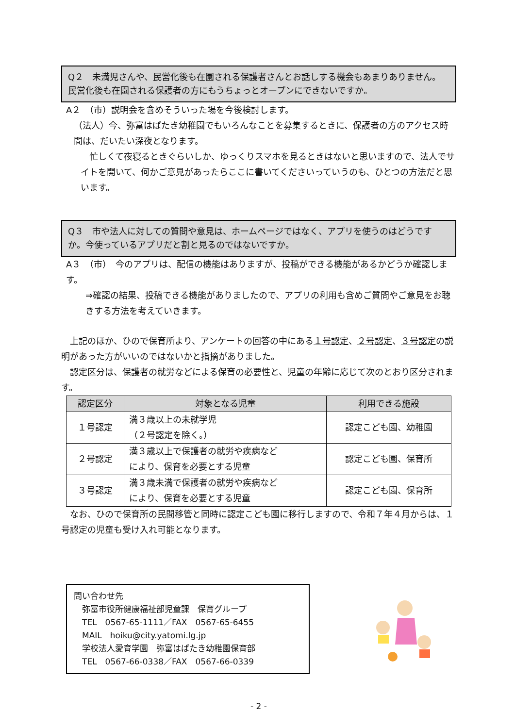Q２　未満児さんや、民営化後も在園される保護者さんとお話しする機会もあまりありません。民営化後も在園される保護者の方にもうちょっとオープンにできないですか。
A２　（市）説明会を含めそういった場を今後検討します。
（法人）今、弥富はばたき幼稚園でもいろんなことを募集するときに、保護者の方のアクセス時間は、だいたい深夜となります。
　忙しくて夜寝るときぐらいしか、ゆっくりスマホを見るときはないと思いますので、法人でサイトを開いて、何かご意見があったらここに書いてくださいっていうのも、ひとつの方法だと思います。
Q３　市や法人に対しての質問や意見は、ホームページではなく、アプリを使うのはどうですか。今使っているアプリだと割と見るのではないですか。
A３　（市）　今のアプリは、配信の機能はありますが、投稿ができる機能があるかどうか確認します。
⇒確認の結果、投稿できる機能がありましたので、アプリの利用も含めご質問やご意見をお聴きする方法を考えていきます。
　上記のほか、ひので保育所より、アンケートの回答の中にある１号認定、２号認定、３号認定の説明があった方がいいのではないかと指摘がありました。
　認定区分は、保護者の就労などによる保育の必要性と、児童の年齢に応じて次のとおり区分されます。
| 認定区分 | 対象となる児童 | 利用できる施設 |
| --- | --- | --- |
| １号認定 | 満３歳以上の未就学児 （２号認定を除く。） | 認定こども園、幼稚園 |
| ２号認定 | 満３歳以上で保護者の就労や疾病など により、保育を必要とする児童 | 認定こども園、保育所 |
| ３号認定 | 満３歳未満で保護者の就労や疾病など により、保育を必要とする児童 | 認定こども園、保育所 |
　なお、ひので保育所の民間移管と同時に認定こども園に移行しますので、令和７年４月からは、１号認定の児童も受け入れ可能となります。
問い合わせ先
　弥富市役所健康福祉部児童課　保育グループ
　TEL　0567-65-1111／FAX　0567-65-6455
　MAIL　hoiku@city.yatomi.lg.jp
　学校法人愛育学園　弥富はばたき幼稚園保育部
　TEL　0567-66-0338／FAX　0567-66-0339
- 2 -